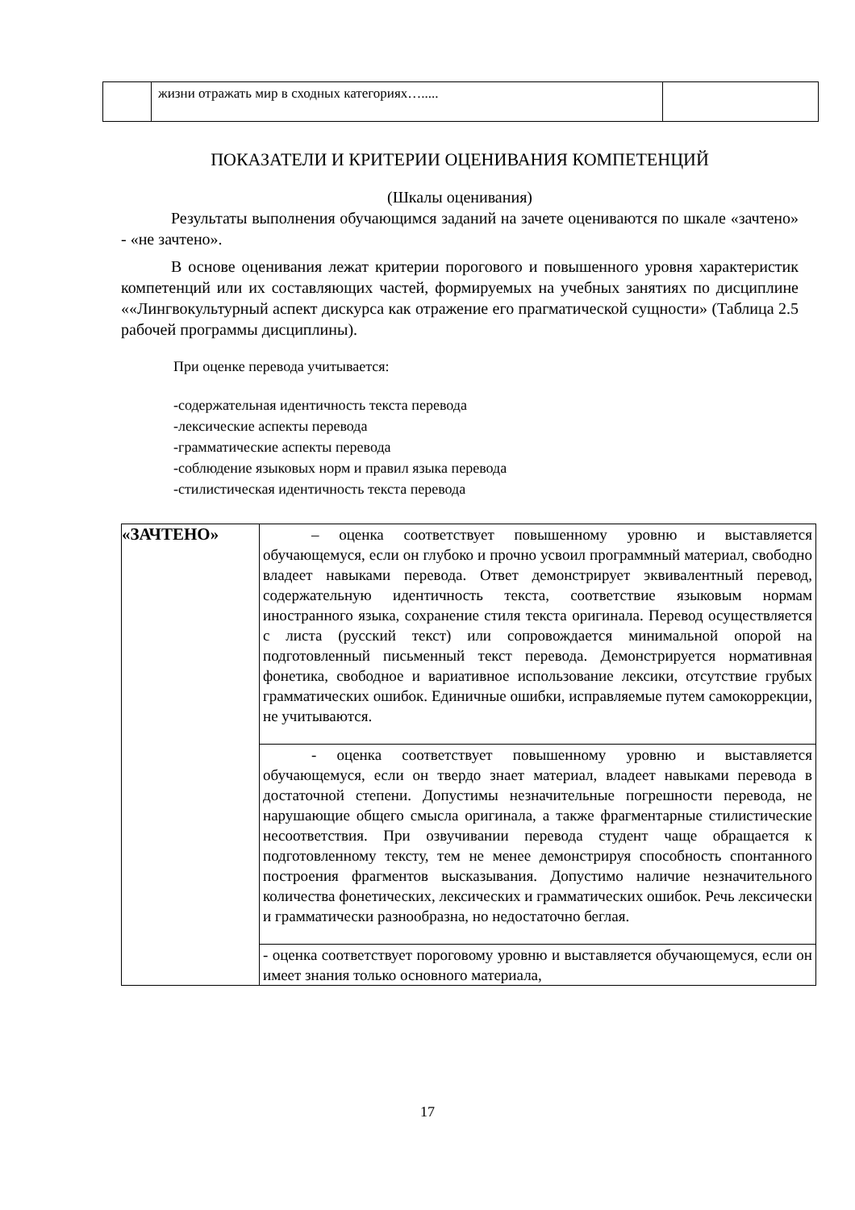| | жизни отражать мир в сходных категориях…..... | |
ПОКАЗАТЕЛИ И КРИТЕРИИ ОЦЕНИВАНИЯ КОМПЕТЕНЦИЙ
(Шкалы оценивания)
Результаты выполнения обучающимся заданий на зачете оцениваются по шкале «зачтено» - «не зачтено».
В основе оценивания лежат критерии порогового и повышенного уровня характеристик компетенций или их составляющих частей, формируемых на учебных занятиях по дисциплине ««Лингвокультурный аспект дискурса как отражение его прагматической сущности» (Таблица 2.5 рабочей программы дисциплины).
При оценке перевода учитывается:
-содержательная идентичность текста перевода
-лексические аспекты перевода
-грамматические аспекты перевода
-соблюдение языковых норм и правил языка перевода
-стилистическая идентичность текста перевода
| «ЗАЧТЕНО» | – оценка соответствует повышенному уровню и выставляется обучающемуся, если он глубоко и прочно усвоил программный материал, свободно владеет навыками перевода. Ответ демонстрирует эквивалентный перевод, содержательную идентичность текста, соответствие языковым нормам иностранного языка, сохранение стиля текста оригинала. Перевод осуществляется с листа (русский текст) или сопровождается минимальной опорой на подготовленный письменный текст перевода. Демонстрируется нормативная фонетика, свободное и вариативное использование лексики, отсутствие грубых грамматических ошибок. Единичные ошибки, исправляемые путем самокоррекции, не учитываются. |
| | - оценка соответствует повышенному уровню и выставляется обучающемуся, если он твердо знает материал, владеет навыками перевода в достаточной степени. Допустимы незначительные погрешности перевода, не нарушающие общего смысла оригинала, а также фрагментарные стилистические несоответствия. При озвучивании перевода студент чаще обращается к подготовленному тексту, тем не менее демонстрируя способность спонтанного построения фрагментов высказывания. Допустимо наличие незначительного количества фонетических, лексических и грамматических ошибок. Речь лексически и грамматически разнообразна, но недостаточно беглая. |
| | - оценка соответствует пороговому уровню и выставляется обучающемуся, если он имеет знания только основного материала, |
17